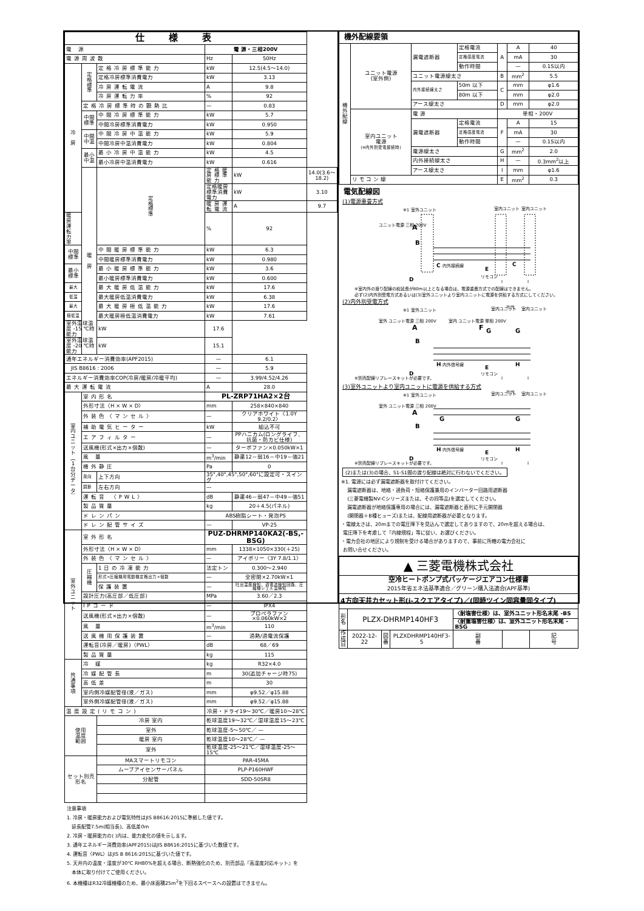| 仕様表 | | | | | |
| --- | --- | --- | --- | --- | --- |
| 電 源 | | | 電 源・三相200V | | |
| 電源周波数 | | | Hz | 50Hz | |
| 冷 房 | 定 格 標 準 | 定格冷房標準能力 | kW | 12.5(4.5～14.0) | |
| | | 定格冷房標準消費電力 | kW | 3.13 | |
| | | 冷房運転電流 | A | 9.8 | |
| | | 冷房運転力率 | % | 92 | |
| | 定格冷房標準時の顕熱比 | | — | 0.83 | |
| | 中間 標準 | 中間冷房標準能力 | kW | 5.7 | |
| | | 中間冷房標準消費電力 | kW | 0.950 | |
| | 中間 中温 | 中間冷房中温能力 | kW | 5.9 | |
| | | 中間冷房中温消費電力 | kW | 0.804 | |
| | 最小 中温 | 最小冷房中温能力 | kW | 4.5 | |
| | | 最小冷房中温消費電力 | kW | 0.616 | |
| | 暖 房 | 定 格 標 準 | 定格暖房標準能力 | kW | 14.0(3.6～18.2) |
| | | | 定格暖房標準消費電力 | kW | 3.10 |
| | | | 暖房運転電流 | A | 9.7 |
| 暖房運転力率 | | | % | 92 | |
| 中間 標準 | | 中間暖房標準能力 | kW | 6.3 | |
| | | 中間暖房標準消費電力 | kW | 0.980 | |
| 最小 標準 | | 最小暖房標準能力 | kW | 3.6 | |
| | | 最小暖房標準消費電力 | kW | 0.600 | |
| 最大 | | 最大暖房低温能力 | kW | 17.6 | |
| 低温 | | 最大暖房低温消費電力 | kW | 6.38 | |
| 最大 | | 最大暖房極低温能力 | kW | 17.6 | |
| 極低温 | | 最大暖房極低温消費電力 | kW | 7.61 | |
| 室外湿球温度 -15 ℃時能力 | | kW | 17.6 | | |
| 室外湿球温度 -20 ℃時能力 | | kW | 15.1 | | |
| 通年エネルギー消費効率(APF2015) | | | — | 6.1 | |
| JIS B8616 : 2006 | | | — | 5.9 | |
| エネルギー消費効率COP(冷房/暖房/冷暖平均) | | | — | 3.99/4.52/4.26 | |
| 最大運転電流 | | | A | 28.0 | |
| 室 内 ユ ニ ッ ト ︵ 1 台 分 デ ー タ ︶ | 室内形名 | | PL-ZRP71HA2×2台 | | |
| | 外形寸法〈H × W × D〉 | | mm | 258×840×840 | |
| | 外装色〈マンセル〉 | | — | クリアホワイト〈1.0Y 9.2/0.2〉 | |
| | 補助電気ヒーター | | kW | 組込不可 | |
| | エアフィルター | | — | PPハニカム(ロングライフ、抗菌・防カビ仕様) | |
| | 送風機(形式×出力×個数) | | — | ターボファン×0.050kW×1 | |
| | 風 量 | | m<sup>3</sup>/min | 静粛12－弱16－中19－強21 | |
| | 機外静圧 | | Pa | 0 | |
| | 風向 | 上下方向 | 35°,40°,45°,50°,60°に設定可・スイング | | |
| | 調節 | 左右方向 | — | | |
| | 運転音 〈PWL〉 | | dB | 静粛46－弱47－中49－強51 | |
| | 製品質量 | | kg | 20＋4.5(パネル) | |
| | ドレンパン | | ABS樹脂シート・発泡PS | | |
| | ドレン配管サイズ | | — | VP-25 | |
| 室 外 ユ ニ ッ ト | 室外形名 | | PUZ-DHRMP140KA2(-BS,-BSG) | | |
| | 外形寸法〈H × W × D〉 | | mm | 1338×1050×330(＋25) | |
| | 外装色〈マンセル〉 | | — | アイボリー〈3Y 7.8/1.1〉 | |
| | 圧 縮 機 | 1日の冷凍能力 | 法定トン | 0.300～2.940 | |
| | | 形式×圧縮機用電動機定格出力×個数 | — | 全密閉×2.70kW×1 | |
| | | 保護装置 | — | 吐出温度検知、過電流検知回路、圧縮機シェル温検知 | |
| | 設計圧力(高圧部／低圧部) | | MPa | 3.60／2.3 | |
| | IPコード | | — | IPX4 | |
| | 送風機(形式×出力×個数) | | — | プロペラファン×0.060kW×2 | |
| | 風 量 | | m<sup>3</sup>/min | 110 | |
| | 送風機用保護装置 | | — | 過熱/過電流保護 | |
| | 運転音(冷房／暖房)〈PWL〉 | | dB | 68／69 | |
| | 製品質量 | | kg | 115 | |
| 共 通 事 項 | 冷 媒 | | kg | R32×4.0 | |
| | 冷媒配管長 | | m | 30(追加チャージ時75) | |
| | 高低差 | | m | 30 | |
| | 室内側冷媒配管径(液／ガス) | | mm | φ9.52／φ15.88 | |
| | 室外側冷媒配管径(液／ガス) | | mm | φ9.52／φ15.88 | |
| 温度設定(リモコン) | | | 冷房・ドライ19～30℃／暖房10～28℃ | | |
| 使用 温度 範囲 | | 冷房 室内 | 乾球温度19～32℃／湿球温度15～23℃ | | |
| | | 室外 | 乾球温度-5～50℃／ — | | |
| | | 暖房 室内 | 乾球温度10～28℃／ — | | |
| | | 室外 | 乾球温度-25～21℃／湿球温度-25～15℃ | | |
| セット別売 形名 | | MAスマートリモコン | PAR-45MA | | |
| | | ムーブアイセンサーパネル | PLP-P160HWF | | |
| | | 分配管 | SDD-50SR8 | | |
注意事項
1. 冷房・暖房能力および電気特性はJIS B8616:2015に準拠した値です。
延長配管7.5m(相当長)、高低差0m
2. 冷房・暖房能力の( )内は、能力変化の値を示します。
3. 通年エネルギー消費効率(APF2015)はJIS B8616:2015に基づいた数値です。
4. 運転音〈PWL〉はJIS B 8616:2015に基づいた値です。
5. 天井内の温度・湿度が30℃ RH80%を超える場合、断熱強化のため、別売部品『高湿度対応キット』を
本体に取り付けてご使用ください。
6. 本機種はR32冷媒機種のため、最小床面積25m<sup>2</sup>を下回るスペースへの設置はできません。
| 機外配線要領 | | | | | | |
| --- | --- | --- | --- | --- | --- | --- |
| 機 外 配 線 | ユニット電源 (室外側) | 漏電遮断器 | 定格電流 | A | A | 40 |
| | | | 定格感度電流 | | mA | 30 |
| | | | 動作時間 | | — | 0.1S以内 |
| | | ユニット電源線太さ | | B | mm<sup>2</sup> | 5.5 |
| | | 内外接続線太さ | 50m 以下 | C | mm | φ1.6 |
| | | | 80m 以下 | | mm | φ2.0 |
| | | アース線太さ | | D | mm | φ2.0 |
| | 室内ユニット 電源 (※内外別受電接続時) | 電 源 | | 単相・200V | | |
| | | 漏電遮断器 | 定格電流 | F | A | 15 |
| | | | 定格感度電流 | | mA | 30 |
| | | | 動作時間 | | — | 0.1S以内 |
| | | 電源線太さ | | G | mm<sup>2</sup> | 2.0 |
| | | 内外接続線太さ | | H | — | 0.3mm<sup>2</sup>以上 |
| | | アース線太さ | | I | mm | φ1.6 |
| | リ モ コ ン 線 | | | E | mm<sup>2</sup> | 0.3 |
電気配線図
(1)電源重畳方式
※1 室外ユニット
室内ユニット
室内ユニット
ユニット電源 三相 200V
A
B
C
内外接続線
E
リモコン
D
C
I
I
※室内外の渡り配線の総延長が80m以上となる場合は、電源重畳方式での配線はできません。
必ず(2)内外別受電方式あるいは(3)室外ユニットより室内ユニットに電源を供給する方式にしてください。
(2)内外別受電方式
※1 室外ユニット
室内ユニット
別売
室内ユニット
室外 ユニット電源 三相 200V
A
B
室内 ユニット電源 単相 200V
F
G
G
H
内外信号線
E
リモコン
D
H
※別売配線リプレースキットが必要です。
I
I
(3)室外ユニットより室内ユニットに電源を供給する方式
※1 室外ユニット
室内ユニット
別売
室内ユニット
室外 ユニット電源 三相 200V
A
B
G
G
H
内外信号線
E
リモコン
D
H
※別売配線リプレースキットが必要です。
I
I
(2)または(3)の場合、S1-S1間の渡り配線は絶対に行わないでください。
※1. 電源には必ず漏電遮断器を取付けてください。
漏電遮断器は、地絡・過負荷・短絡保護兼用のインバーター回路用遮断器
(三菱電機製NV-Cシリーズまたは、その同等品)を選定してください。
漏電遮断器が地絡保護専用の場合には、漏電遮断器と直列に手元開閉器
(開閉器＋B種ヒューズ)または、配線用遮断器が必要となります。
・電線太さは、20mまでの電圧降下を見込んで選定してありますので、20mを超える場合は、
電圧降下を考慮して「内線規程」等に従い、お選びください。
・電力会社の地区により規制を受ける場合がありますので、事前に所轄の電力会社に
お問い合せください。
| ▲ 三菱電機株式会社 | | | | | | |
| 空冷ヒートポンプ式パッケージエアコン仕様書 | | | | | | |
| 2015年省エネ法基準適合／グリーン購入法適合(APF基準) | | | | | | |
| 4方向天井カセット形(i-スクエアタイプ)／(同時ツイン同容量同タイプ) | | | | | | |
| 形 名 | PLZX-DHRMP140HF3 | | | 〈耐塩害仕様〉は、室外ユニット形名末尾 -BS | | |
| | | | | 〈耐重塩害仕様〉は、室外ユニット形名末尾 -BSG | | |
| 作 成 日 | 2022-12-22 | 図 番 | PLZXDHRMP140HF3-5 | 副 番 | | 記 号 |